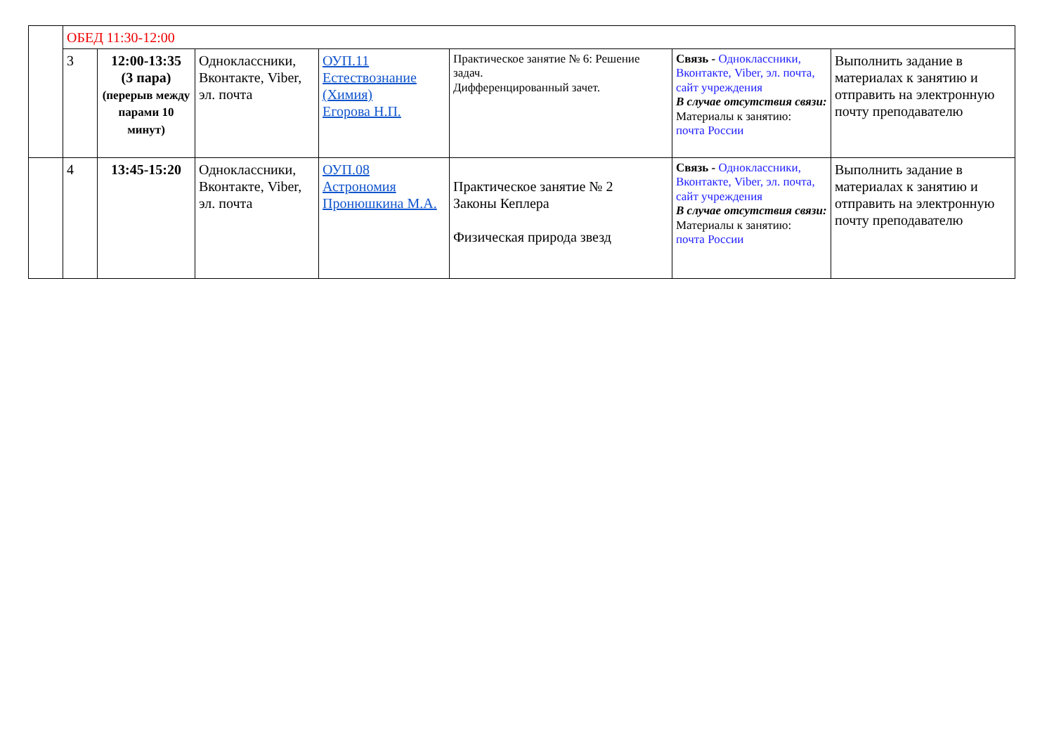| | ОБЕД 11:30-12:00 | | | | | | |
| | 3 | 12:00-13:35 (3 пара) (перерыв между парами 10 минут) | Одноклассники, Вконтакте, Viber, эл. почта | ОУП.11 Естествознание (Химия) Егорова Н.П. | Практическое занятие № 6: Решение задач. Дифференцированный зачет. | Связь - Одноклассники, Вконтакте, Viber, эл. почта, сайт учреждения В случае отсутствия связи: Материалы к занятию: почта России | Выполнить задание в материалах к занятию и отправить на электронную почту преподавателю |
| | 4 | 13:45-15:20 | Одноклассники, Вконтакте, Viber, эл. почта | ОУП.08 Астрономия Пронюшкина М.А. | Практическое занятие № 2 Законы Кеплера Физическая природа звезд | Связь - Одноклассники, Вконтакте, Viber, эл. почта, сайт учреждения В случае отсутствия связи: Материалы к занятию: почта России | Выполнить задание в материалах к занятию и отправить на электронную почту преподавателю |